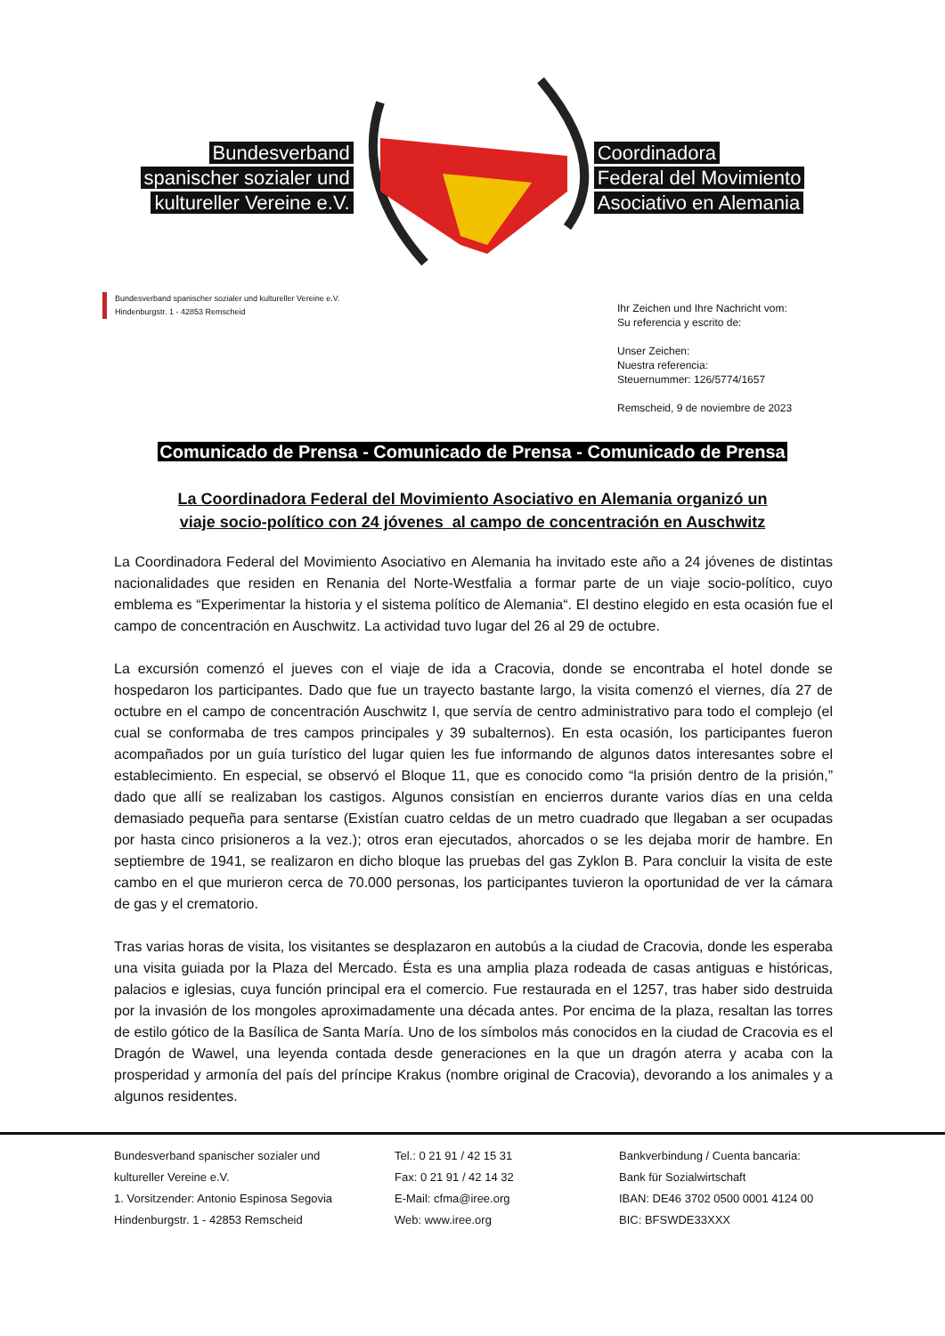Bundesverband
spanischer sozialer und
kultureller Vereine e.V.
Coordinadora
Federal del Movimiento
Asociativo en Alemania
Bundesverband spanischer sozialer und kultureller Vereine e.V.
Hindenburgstr. 1 - 42853 Remscheid
Ihr Zeichen und Ihre Nachricht vom:
Su referencia y escrito de:
Unser Zeichen:
Nuestra referencia:
Steuernummer: 126/5774/1657
Remscheid, 9 de noviembre de 2023
Comunicado de Prensa - Comunicado de Prensa - Comunicado de Prensa
La Coordinadora Federal del Movimiento Asociativo en Alemania organizó un
viaje socio-político con 24 jóvenes al campo de concentración en Auschwitz
La Coordinadora Federal del Movimiento Asociativo en Alemania ha invitado este año a 24 jóvenes de distintas nacionalidades que residen en Renania del Norte-Westfalia a formar parte de un viaje socio-político, cuyo emblema es “Experimentar la historia y el sistema político de Alemania“. El destino elegido en esta ocasión fue el campo de concentración en Auschwitz. La actividad tuvo lugar del 26 al 29 de octubre.
La excursión comenzó el jueves con el viaje de ida a Cracovia, donde se encontraba el hotel donde se hospedaron los participantes. Dado que fue un trayecto bastante largo, la visita comenzó el viernes, día 27 de octubre en el campo de concentración Auschwitz I, que servía de centro administrativo para todo el complejo (el cual se conformaba de tres campos principales y 39 subalternos). En esta ocasión, los participantes fueron acompañados por un guía turístico del lugar quien les fue informando de algunos datos interesantes sobre el establecimiento. En especial, se observó el Bloque 11, que es conocido como “la prisión dentro de la prisión,” dado que allí se realizaban los castigos. Algunos consistían en encierros durante varios días en una celda demasiado pequeña para sentarse (Existían cuatro celdas de un metro cuadrado que llegaban a ser ocupadas por hasta cinco prisioneros a la vez.); otros eran ejecutados, ahorcados o se les dejaba morir de hambre. En septiembre de 1941, se realizaron en dicho bloque las pruebas del gas Zyklon B. Para concluir la visita de este cambo en el que murieron cerca de 70.000 personas, los participantes tuvieron la oportunidad de ver la cámara de gas y el crematorio.
Tras varias horas de visita, los visitantes se desplazaron en autobús a la ciudad de Cracovia, donde les esperaba una visita guiada por la Plaza del Mercado. Ésta es una amplia plaza rodeada de casas antiguas e históricas, palacios e iglesias, cuya función principal era el comercio. Fue restaurada en el 1257, tras haber sido destruida por la invasión de los mongoles aproximadamente una década antes. Por encima de la plaza, resaltan las torres de estilo gótico de la Basílica de Santa María. Uno de los símbolos más conocidos en la ciudad de Cracovia es el Dragón de Wawel, una leyenda contada desde generaciones en la que un dragón aterra y acaba con la prosperidad y armonía del país del príncipe Krakus (nombre original de Cracovia), devorando a los animales y a algunos residentes.
Bundesverband spanischer sozialer und
kultureller Vereine e.V.
1. Vorsitzender: Antonio Espinosa Segovia
Hindenburgstr. 1 - 42853 Remscheid
Tel.: 0 21 91 / 42 15 31
Fax: 0 21 91 / 42 14 32
E-Mail: cfma@iree.org
Web: www.iree.org
Bankverbindung / Cuenta bancaria:
Bank für Sozialwirtschaft
IBAN: DE46 3702 0500 0001 4124 00
BIC: BFSWDE33XXX